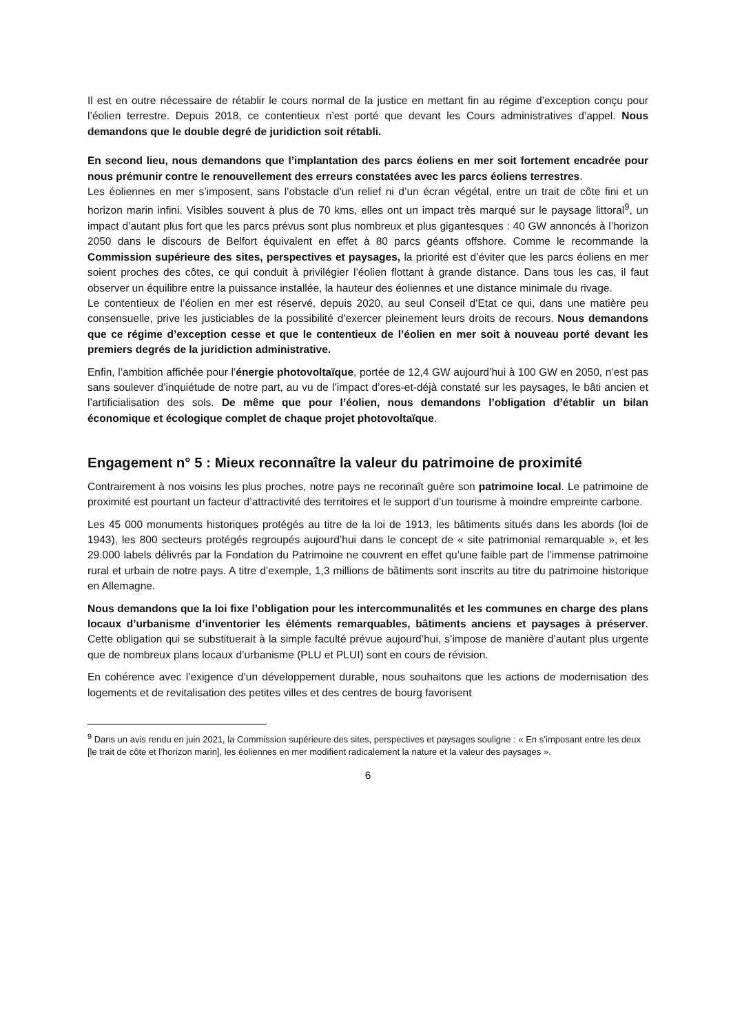Il est en outre nécessaire de rétablir le cours normal de la justice en mettant fin au régime d’exception conçu pour l’éolien terrestre. Depuis 2018, ce contentieux n’est porté que devant les Cours administratives d’appel. Nous demandons que le double degré de juridiction soit rétabli.
En second lieu, nous demandons que l’implantation des parcs éoliens en mer soit fortement encadrée pour nous prémunir contre le renouvellement des erreurs constatées avec les parcs éoliens terrestres.
Les éoliennes en mer s’imposent, sans l’obstacle d’un relief ni d’un écran végétal, entre un trait de côte fini et un horizon marin infini. Visibles souvent à plus de 70 kms, elles ont un impact très marqué sur le paysage littoral<sup>9</sup>, un impact d’autant plus fort que les parcs prévus sont plus nombreux et plus gigantesques : 40 GW annoncés à l’horizon 2050 dans le discours de Belfort équivalent en effet à 80 parcs géants offshore. Comme le recommande la Commission supérieure des sites, perspectives et paysages, la priorité est d’éviter que les parcs éoliens en mer soient proches des côtes, ce qui conduit à privilégier l’éolien flottant à grande distance. Dans tous les cas, il faut observer un équilibre entre la puissance installée, la hauteur des éoliennes et une distance minimale du rivage.
Le contentieux de l’éolien en mer est réservé, depuis 2020, au seul Conseil d’Etat ce qui, dans une matière peu consensuelle, prive les justiciables de la possibilité d’exercer pleinement leurs droits de recours. Nous demandons que ce régime d’exception cesse et que le contentieux de l’éolien en mer soit à nouveau porté devant les premiers degrés de la juridiction administrative.
Enfin, l’ambition affichée pour l’énergie photovoltaïque, portée de 12,4 GW aujourd’hui à 100 GW en 2050, n’est pas sans soulever d’inquiétude de notre part, au vu de l’impact d’ores-et-déjà constaté sur les paysages, le bâti ancien et l’artificialisation des sols. De même que pour l’éolien, nous demandons l’obligation d’établir un bilan économique et écologique complet de chaque projet photovoltaïque.
Engagement n° 5 : Mieux reconnaître la valeur du patrimoine de proximité
Contrairement à nos voisins les plus proches, notre pays ne reconnaît guère son patrimoine local. Le patrimoine de proximité est pourtant un facteur d’attractivité des territoires et le support d’un tourisme à moindre empreinte carbone.
Les 45 000 monuments historiques protégés au titre de la loi de 1913, les bâtiments situés dans les abords (loi de 1943), les 800 secteurs protégés regroupés aujourd’hui dans le concept de « site patrimonial remarquable », et les 29.000 labels délivrés par la Fondation du Patrimoine ne couvrent en effet qu’une faible part de l’immense patrimoine rural et urbain de notre pays. A titre d’exemple, 1,3 millions de bâtiments sont inscrits au titre du patrimoine historique en Allemagne.
Nous demandons que la loi fixe l’obligation pour les intercommunalités et les communes en charge des plans locaux d’urbanisme d’inventorier les éléments remarquables, bâtiments anciens et paysages à préserver. Cette obligation qui se substituerait à la simple faculté prévue aujourd’hui, s’impose de manière d’autant plus urgente que de nombreux plans locaux d’urbanisme (PLU et PLUI) sont en cours de révision.
En cohérence avec l’exigence d’un développement durable, nous souhaitons que les actions de modernisation des logements et de revitalisation des petites villes et des centres de bourg favorisent
<sup>9</sup> Dans un avis rendu en juin 2021, la Commission supérieure des sites, perspectives et paysages souligne : « En s’imposant entre les deux [le trait de côte et l’horizon marin], les éoliennes en mer modifient radicalement la nature et la valeur des paysages ».
6